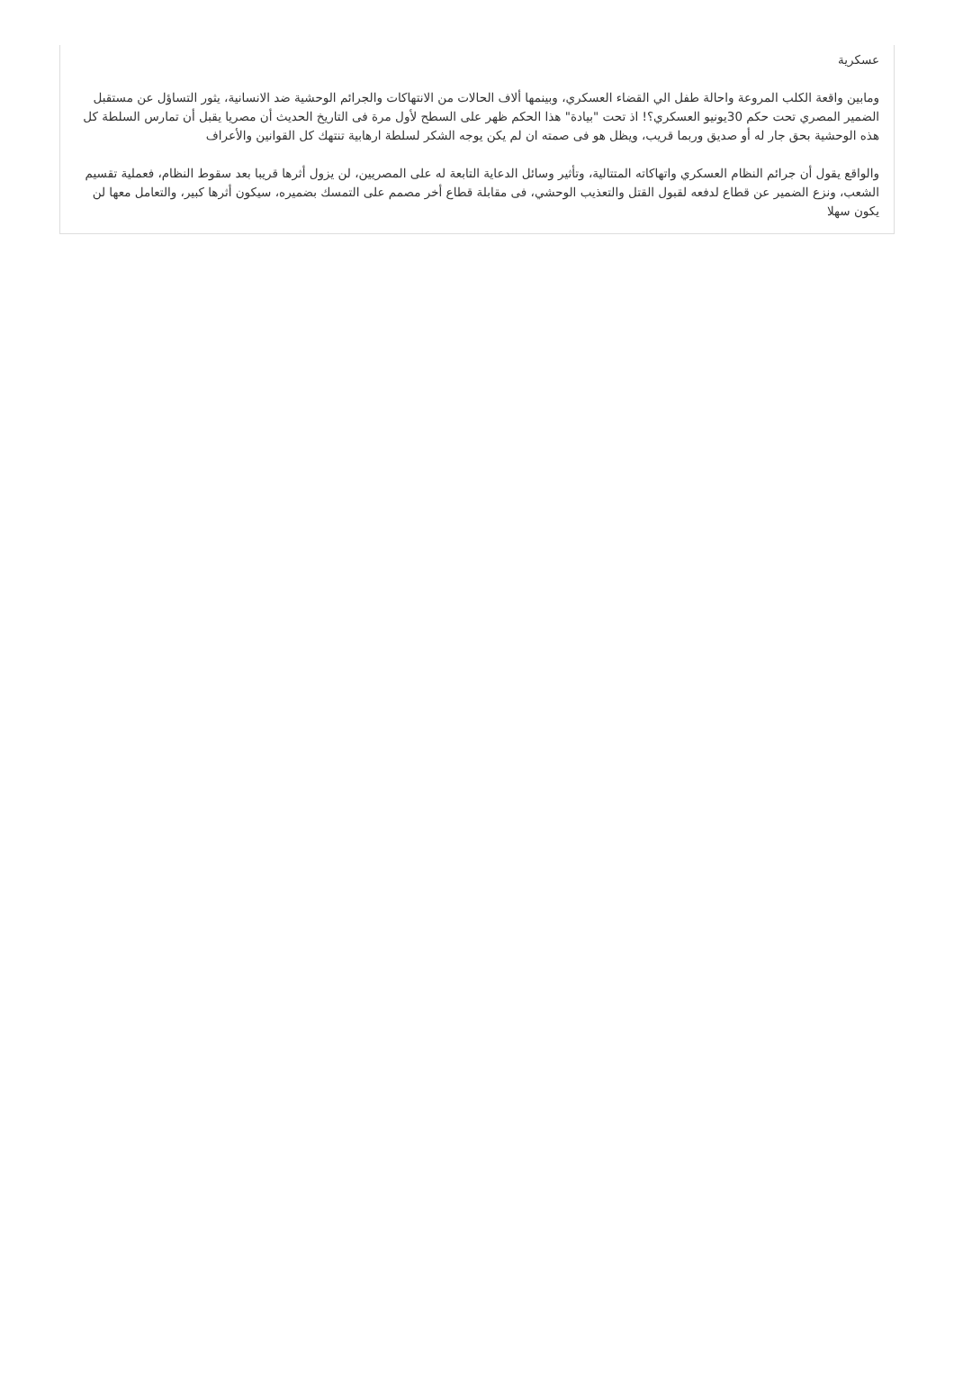عسكرية
ومابين واقعة الكلب المروعة واحالة طفل الي القضاء العسكري، وبينمها ألاف الحالات من الانتهاكات والجرائم الوحشية ضد الانسانية، يثور التساؤل عن مستقبل الضمير المصري تحت حكم 30يونيو العسكري؟! اذ تحت "بيادة" هذا الحكم ظهر على السطح لأول مرة فى التاريخ الحديث أن مصريا يقبل أن تمارس السلطة كل هذه الوحشية بحق جار له أو صديق وربما قريب، ويظل هو فى صمته ان لم يكن يوجه الشكر لسلطة ارهابية تنتهك كل القوانين والأعراف
والواقع يقول أن جرائم النظام العسكري واتهاكاته المتتالية، وتأثير وسائل الدعاية التابعة له على المصريين، لن يزول أثرها قريبا بعد سقوط النظام، فعملية تقسيم الشعب، ونزع الضمير عن قطاع لدفعه لقبول القتل والتعذيب الوحشي، فى مقابلة قطاع أخر مصمم على التمسك بضميره، سيكون أثرها كبير، والتعامل معها لن يكون سهلا